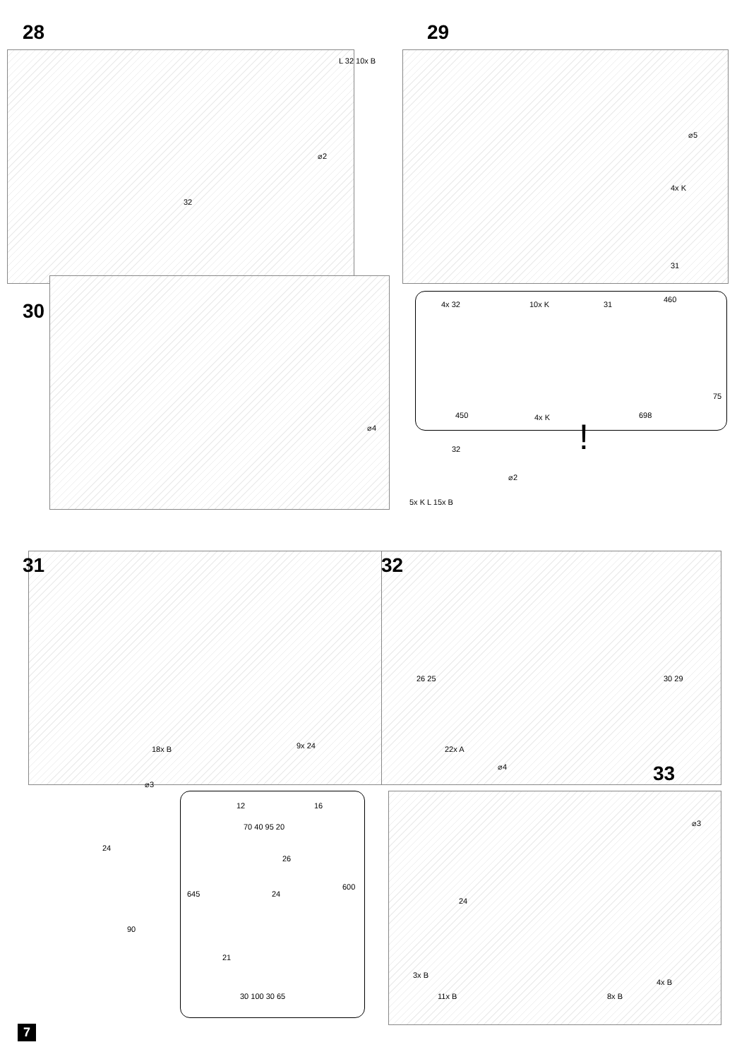28
L 32 10x B
⌀2
32
29
⌀5
4x K
31
4x 32 10x K 31
460
75
450 4x K 698
!
30
⌀4
32
5x K L 15x B
⌀2
31
18x B 9x 24
⌀3
24
90
32
26 25 30 29
22x A
⌀4 33
⌀3
12 16
70 40 95 20
26
645 24
600
21
30 100 30 65
24
3x B
11x B 8x B
4x B
7